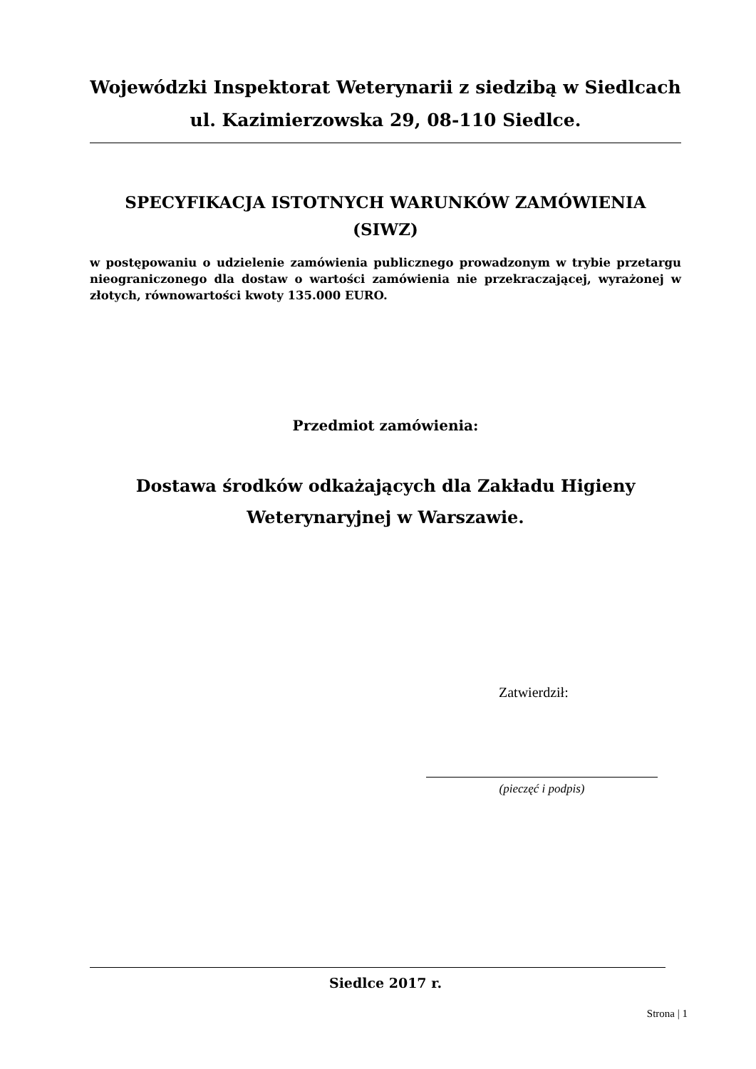Wojewódzki Inspektorat Weterynarii z siedzibą w Siedlcach ul. Kazimierzowska 29, 08-110 Siedlce.
SPECYFIKACJA ISTOTNYCH WARUNKÓW ZAMÓWIENIA (SIWZ)
w postępowaniu o udzielenie zamówienia publicznego prowadzonym w trybie przetargu nieograniczonego dla dostaw o wartości zamówienia nie przekraczającej, wyrażonej w złotych, równowartości kwoty 135.000 EURO.
Przedmiot zamówienia:
Dostawa środków odkażających dla Zakładu Higieny Weterynaryjnej w Warszawie.
Zatwierdził:
(pieczęć i podpis)
Siedlce 2017 r.
Strona | 1